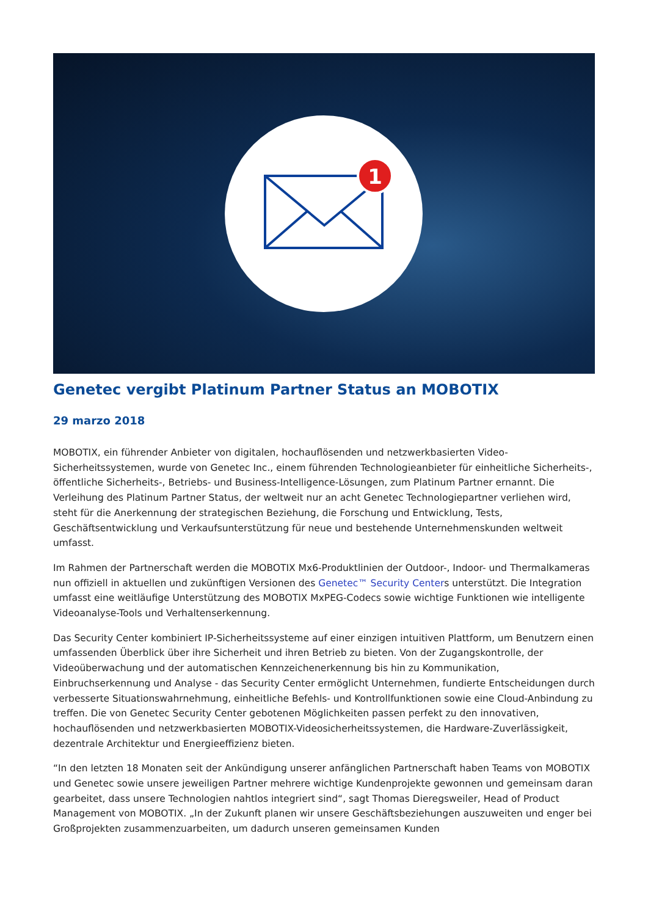1
Genetec vergibt Platinum Partner Status an MOBOTIX
29 marzo 2018
MOBOTIX, ein führender Anbieter von digitalen, hochauflösenden und netzwerkbasierten Video-Sicherheitssystemen, wurde von Genetec Inc., einem führenden Technologieanbieter für einheitliche Sicherheits-, öffentliche Sicherheits-, Betriebs- und Business-Intelligence-Lösungen, zum Platinum Partner ernannt. Die Verleihung des Platinum Partner Status, der weltweit nur an acht Genetec Technologiepartner verliehen wird, steht für die Anerkennung der strategischen Beziehung, die Forschung und Entwicklung, Tests, Geschäftsentwicklung und Verkaufsunterstützung für neue und bestehende Unternehmenskunden weltweit umfasst.
Im Rahmen der Partnerschaft werden die MOBOTIX Mx6-Produktlinien der Outdoor-, Indoor- und Thermalkameras nun offiziell in aktuellen und zukünftigen Versionen des Genetec™ Security Centers unterstützt. Die Integration umfasst eine weitläufige Unterstützung des MOBOTIX MxPEG-Codecs sowie wichtige Funktionen wie intelligente Videoanalyse-Tools und Verhaltenserkennung.
Das Security Center kombiniert IP-Sicherheitssysteme auf einer einzigen intuitiven Plattform, um Benutzern einen umfassenden Überblick über ihre Sicherheit und ihren Betrieb zu bieten. Von der Zugangskontrolle, der Videoüberwachung und der automatischen Kennzeichenerkennung bis hin zu Kommunikation, Einbruchserkennung und Analyse - das Security Center ermöglicht Unternehmen, fundierte Entscheidungen durch verbesserte Situationswahrnehmung, einheitliche Befehls- und Kontrollfunktionen sowie eine Cloud-Anbindung zu treffen. Die von Genetec Security Center gebotenen Möglichkeiten passen perfekt zu den innovativen, hochauflösenden und netzwerkbasierten MOBOTIX-Videosicherheitssystemen, die Hardware-Zuverlässigkeit, dezentrale Architektur und Energieeffizienz bieten.
“In den letzten 18 Monaten seit der Ankündigung unserer anfänglichen Partnerschaft haben Teams von MOBOTIX und Genetec sowie unsere jeweiligen Partner mehrere wichtige Kundenprojekte gewonnen und gemeinsam daran gearbeitet, dass unsere Technologien nahtlos integriert sind“, sagt Thomas Dieregsweiler, Head of Product Management von MOBOTIX. „In der Zukunft planen wir unsere Geschäftsbeziehungen auszuweiten und enger bei Großprojekten zusammenzuarbeiten, um dadurch unseren gemeinsamen Kunden